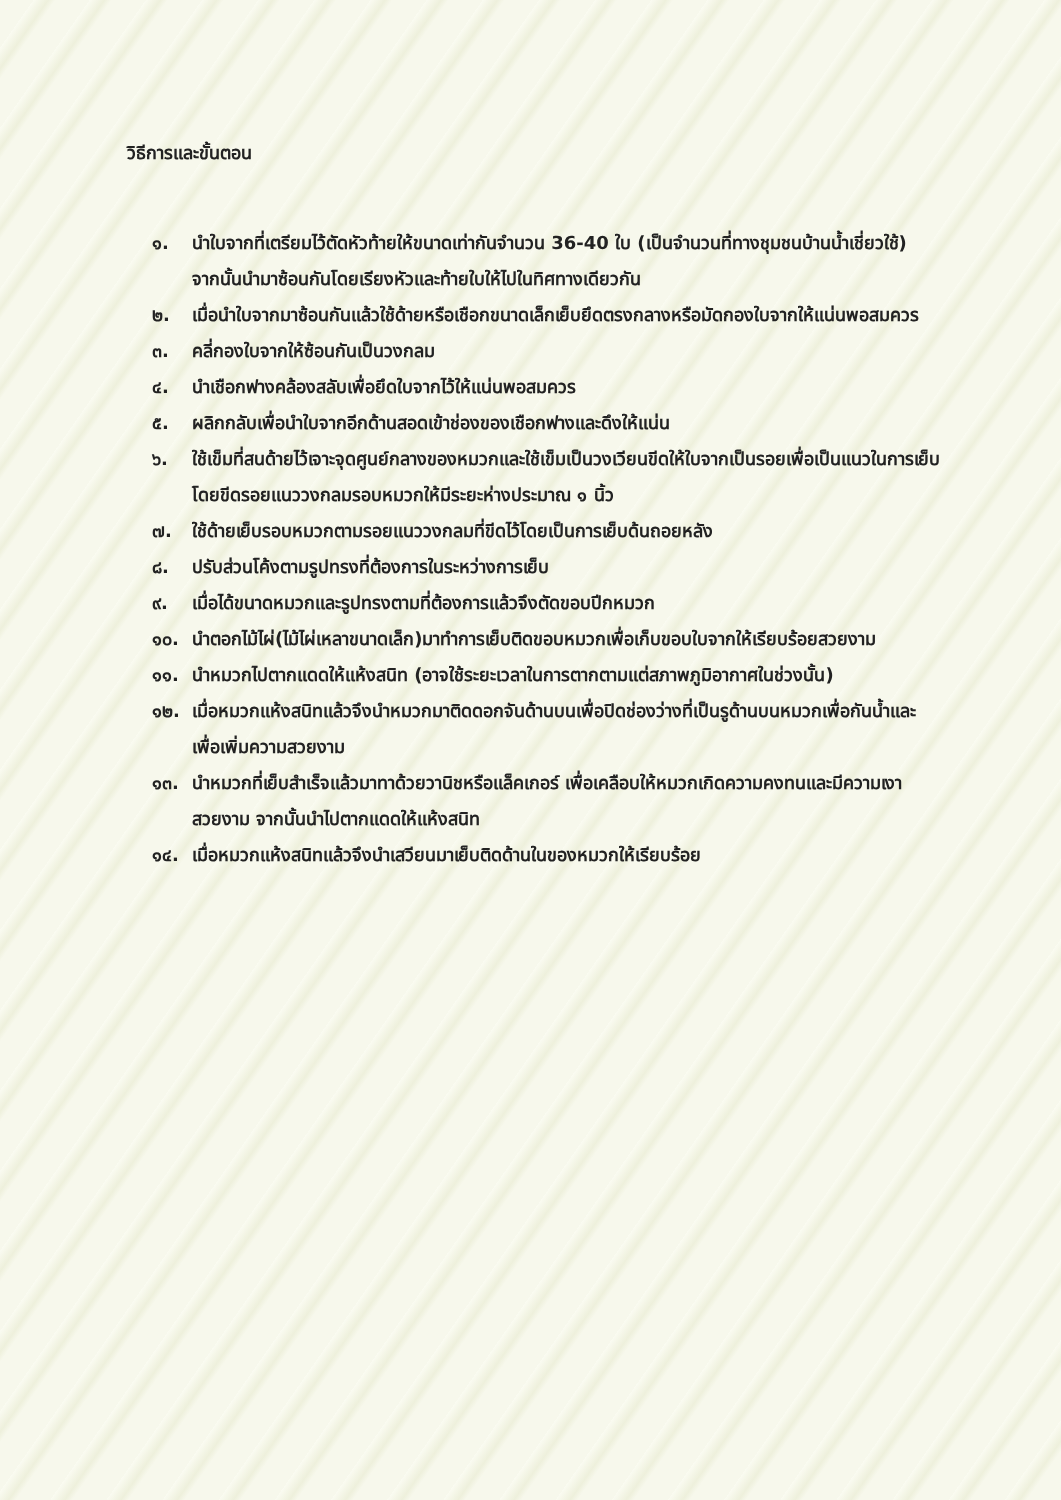วิธีการและขั้นตอน
๑. นำใบจากที่เตรียมไว้ตัดหัวท้ายให้ขนาดเท่ากันจำนวน 36-40 ใบ (เป็นจำนวนที่ทางชุมชนบ้านน้ำเชี่ยวใช้) จากนั้นนำมาซ้อนกันโดยเรียงหัวและท้ายใบให้ไปในทิศทางเดียวกัน
๒. เมื่อนำใบจากมาซ้อนกันแล้วใช้ด้ายหรือเชือกขนาดเล็กเย็บยึดตรงกลางหรือมัดกองใบจากให้แน่นพอสมควร
๓. คลี่กองใบจากให้ซ้อนกันเป็นวงกลม
๔. นำเชือกฟางคล้องสลับเพื่อยึดใบจากไว้ให้แน่นพอสมควร
๕. ผลิกกลับเพื่อนำใบจากอีกด้านสอดเข้าช่องของเชือกฟางและดึงให้แน่น
๖. ใช้เข็มที่สนด้ายไว้เจาะจุดศูนย์กลางของหมวกและใช้เข็มเป็นวงเวียนขีดให้ใบจากเป็นรอยเพื่อเป็นแนวในการเย็บ โดยขีดรอยแนววงกลมรอบหมวกให้มีระยะห่างประมาณ ๑ นิ้ว
๗. ใช้ด้ายเย็บรอบหมวกตามรอยแนววงกลมที่ขีดไว้โดยเป็นการเย็บด้นถอยหลัง
๘. ปรับส่วนโค้งตามรูปทรงที่ต้องการในระหว่างการเย็บ
๙. เมื่อได้ขนาดหมวกและรูปทรงตามที่ต้องการแล้วจึงตัดขอบปีกหมวก
๑๐. นำตอกไม้ไผ่(ไม้ไผ่เหลาขนาดเล็ก)มาทำการเย็บติดขอบหมวกเพื่อเก็บขอบใบจากให้เรียบร้อยสวยงาม
๑๑. นำหมวกไปตากแดดให้แห้งสนิท (อาจใช้ระยะเวลาในการตากตามแต่สภาพภูมิอากาศในช่วงนั้น)
๑๒. เมื่อหมวกแห้งสนิทแล้วจึงนำหมวกมาติดดอกจันด้านบนเพื่อปิดช่องว่างที่เป็นรูด้านบนหมวกเพื่อกันน้ำและเพื่อเพิ่มความสวยงาม
๑๓. นำหมวกที่เย็บสำเร็จแล้วมาทาด้วยวานิชหรือแล็คเกอร์ เพื่อเคลือบให้หมวกเกิดความคงทนและมีความเงาสวยงาม จากนั้นนำไปตากแดดให้แห้งสนิท
๑๔. เมื่อหมวกแห้งสนิทแล้วจึงนำเสวียนมาเย็บติดด้านในของหมวกให้เรียบร้อย